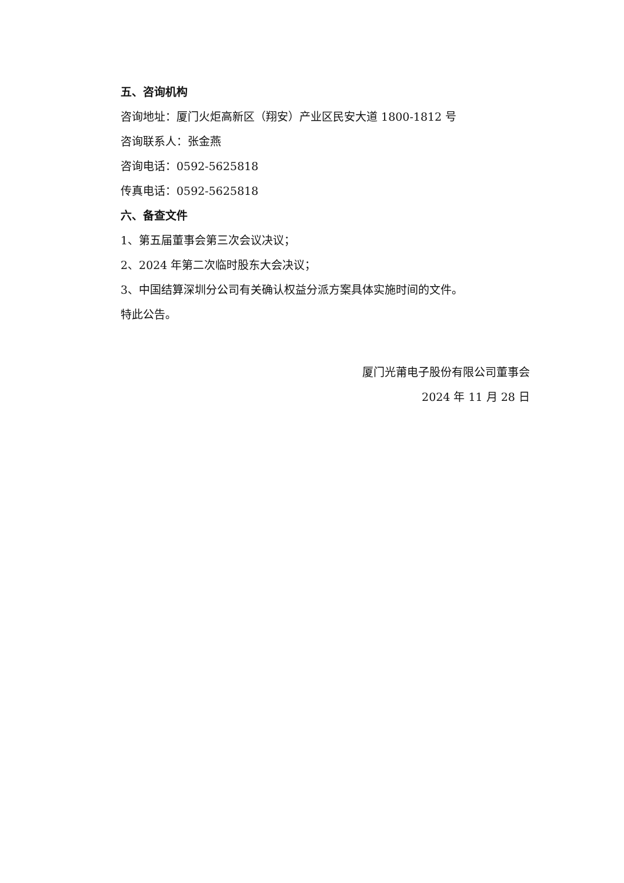五、咨询机构
咨询地址：厦门火炬高新区（翔安）产业区民安大道 1800-1812 号
咨询联系人：张金燕
咨询电话：0592-5625818
传真电话：0592-5625818
六、备查文件
1、第五届董事会第三次会议决议；
2、2024 年第二次临时股东大会决议；
3、中国结算深圳分公司有关确认权益分派方案具体实施时间的文件。
特此公告。
厦门光莆电子股份有限公司董事会
2024 年 11 月 28 日